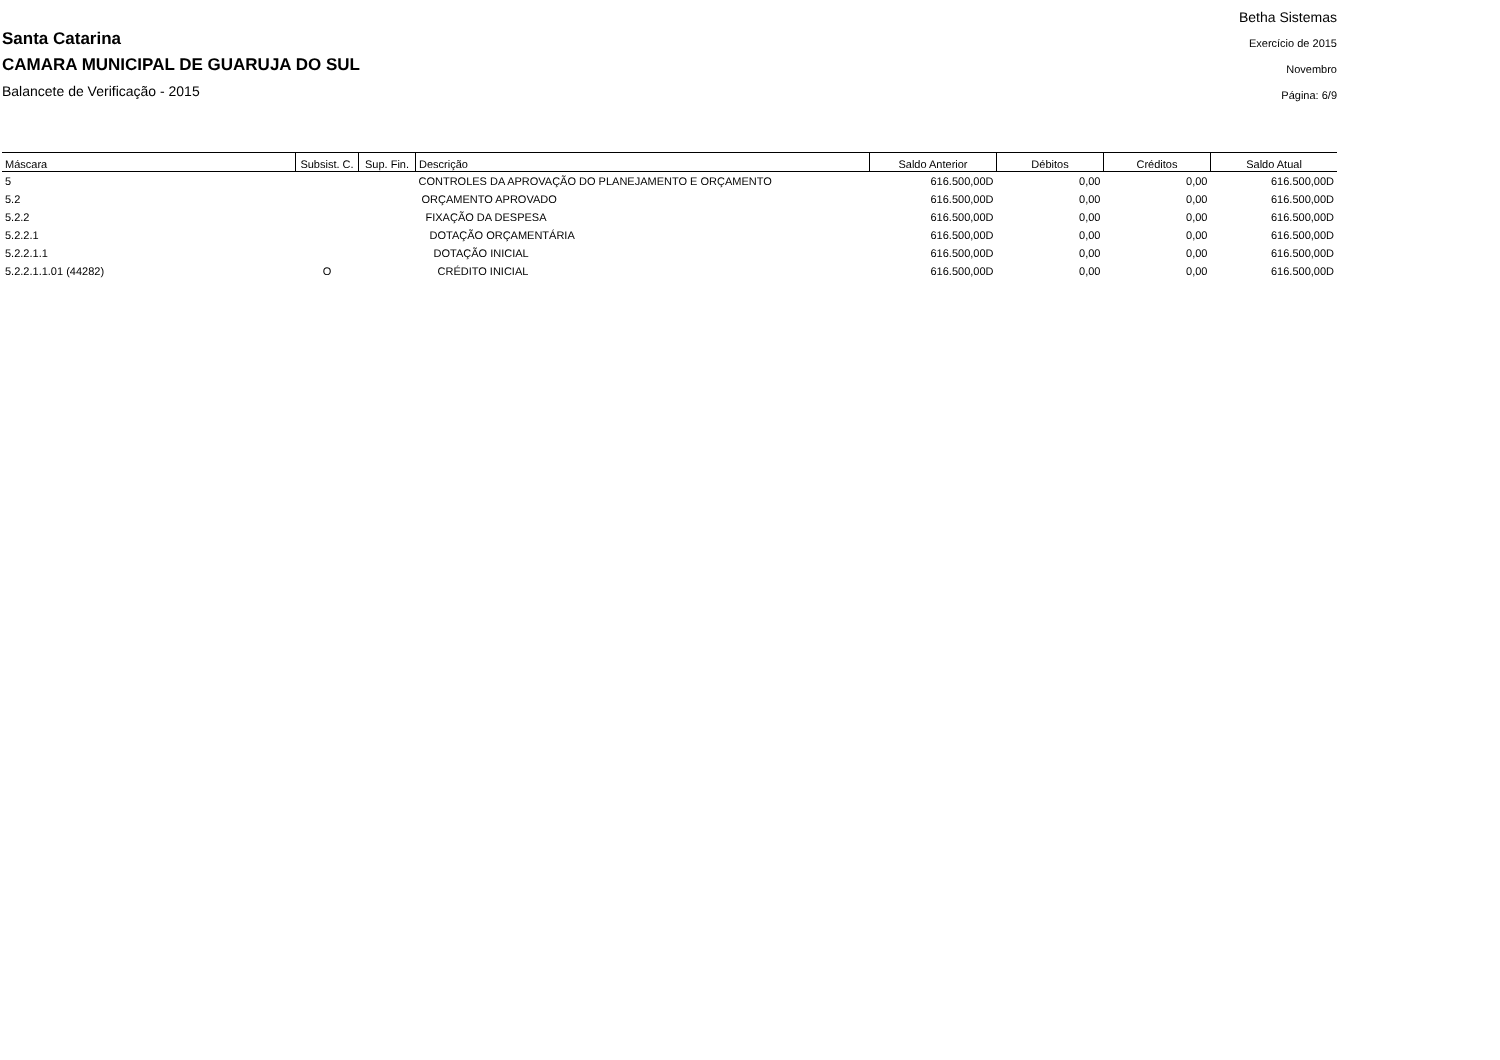Santa Catarina
CAMARA MUNICIPAL DE GUARUJA DO SUL
Balancete de Verificação - 2015
Betha Sistemas
Exercício de 2015
Novembro
Página: 6/9
| Máscara | Subsist. C. | Sup. Fin. | Descrição | Saldo Anterior | Débitos | Créditos | Saldo Atual |
| --- | --- | --- | --- | --- | --- | --- | --- |
| 5 | | | CONTROLES DA APROVAÇÃO DO PLANEJAMENTO E ORÇAMENTO | 616.500,00D | 0,00 | 0,00 | 616.500,00D |
| 5.2 | | | ORÇAMENTO APROVADO | 616.500,00D | 0,00 | 0,00 | 616.500,00D |
| 5.2.2 | | | FIXAÇÃO DA DESPESA | 616.500,00D | 0,00 | 0,00 | 616.500,00D |
| 5.2.2.1 | | | DOTAÇÃO ORÇAMENTÁRIA | 616.500,00D | 0,00 | 0,00 | 616.500,00D |
| 5.2.2.1.1 | | | DOTAÇÃO INICIAL | 616.500,00D | 0,00 | 0,00 | 616.500,00D |
| 5.2.2.1.1.01 (44282) | O | | CRÉDITO INICIAL | 616.500,00D | 0,00 | 0,00 | 616.500,00D |